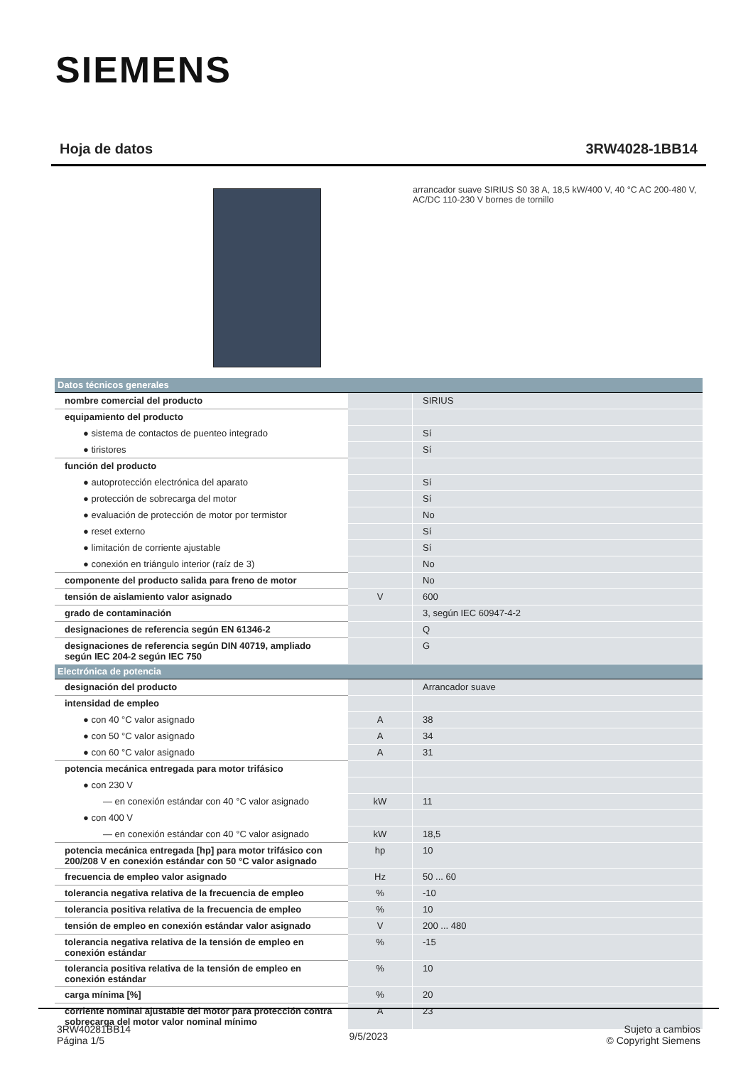SIEMENS
Hoja de datos 3RW4028-1BB14
arrancador suave SIRIUS S0 38 A, 18,5 kW/400 V, 40 °C AC 200-480 V, AC/DC 110-230 V bornes de tornillo
| Datos técnicos generales | | |
| nombre comercial del producto | | SIRIUS |
| equipamiento del producto | | |
| ● sistema de contactos de puenteo integrado | | Sí |
| ● tiristores | | Sí |
| función del producto | | |
| ● autoprotección electrónica del aparato | | Sí |
| ● protección de sobrecarga del motor | | Sí |
| ● evaluación de protección de motor por termistor | | No |
| ● reset externo | | Sí |
| ● limitación de corriente ajustable | | Sí |
| ● conexión en triángulo interior (raíz de 3) | | No |
| componente del producto salida para freno de motor | | No |
| tensión de aislamiento valor asignado | V | 600 |
| grado de contaminación | | 3, según IEC 60947-4-2 |
| designaciones de referencia según EN 61346-2 | | Q |
| designaciones de referencia según DIN 40719, ampliado según IEC 204-2 según IEC 750 | | G |
| Electrónica de potencia | | |
| designación del producto | | Arrancador suave |
| intensidad de empleo | | |
| ● con 40 °C valor asignado | A | 38 |
| ● con 50 °C valor asignado | A | 34 |
| ● con 60 °C valor asignado | A | 31 |
| potencia mecánica entregada para motor trifásico | | |
| ● con 230 V | | |
| — en conexión estándar con 40 °C valor asignado | kW | 11 |
| ● con 400 V | | |
| — en conexión estándar con 40 °C valor asignado | kW | 18,5 |
| potencia mecánica entregada [hp] para motor trifásico con 200/208 V en conexión estándar con 50 °C valor asignado | hp | 10 |
| frecuencia de empleo valor asignado | Hz | 50 ... 60 |
| tolerancia negativa relativa de la frecuencia de empleo | % | -10 |
| tolerancia positiva relativa de la frecuencia de empleo | % | 10 |
| tensión de empleo en conexión estándar valor asignado | V | 200 ... 480 |
| tolerancia negativa relativa de la tensión de empleo en conexión estándar | % | -15 |
| tolerancia positiva relativa de la tensión de empleo en conexión estándar | % | 10 |
| carga mínima [%] | % | 20 |
| corriente nominal ajustable del motor para protección contra sobrecarga del motor valor nominal mínimo | A | 23 |
3RW40281BB14
Página 1/5
9/5/2023
Sujeto a cambios
© Copyright Siemens